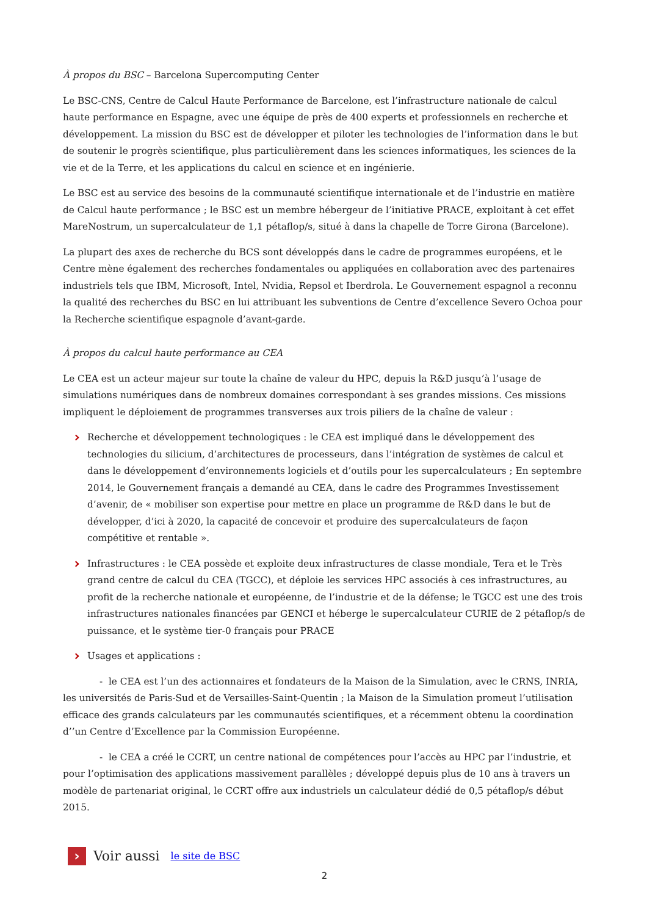À propos du BSC – Barcelona Supercomputing Center
Le BSC-CNS, Centre de Calcul Haute Performance de Barcelone, est l’infrastructure nationale de calcul haute performance en Espagne, avec une équipe de près de 400 experts et professionnels en recherche et développement. La mission du BSC est de développer et piloter les technologies de l’information dans le but de soutenir le progrès scientifique, plus particulièrement dans les sciences informatiques, les sciences de la vie et de la Terre, et les applications du calcul en science et en ingénierie.
Le BSC est au service des besoins de la communauté scientifique internationale et de l’industrie en matière de Calcul haute performance ; le BSC est un membre hébergeur de l’initiative PRACE, exploitant à cet effet MareNostrum, un supercalculateur de 1,1 pétaflop/s, situé à dans la chapelle de Torre Girona (Barcelone).
La plupart des axes de recherche du BCS sont développés dans le cadre de programmes européens, et le Centre mène également des recherches fondamentales ou appliquées en collaboration avec des partenaires industriels tels que IBM, Microsoft, Intel, Nvidia, Repsol et Iberdrola. Le Gouvernement espagnol a reconnu la qualité des recherches du BSC en lui attribuant les subventions de Centre d’excellence Severo Ochoa pour la Recherche scientifique espagnole d’avant-garde.
À propos du calcul haute performance au CEA
Le CEA est un acteur majeur sur toute la chaîne de valeur du HPC, depuis la R&D jusqu’à l’usage de simulations numériques dans de nombreux domaines correspondant à ses grandes missions. Ces missions impliquent le déploiement de programmes transverses aux trois piliers de la chaîne de valeur :
Recherche et développement technologiques : le CEA est impliqué dans le développement des technologies du silicium, d’architectures de processeurs, dans l’intégration de systèmes de calcul et dans le développement d’environnements logiciels et d’outils pour les supercalculateurs ; En septembre 2014, le Gouvernement français a demandé au CEA, dans le cadre des Programmes Investissement d’avenir, de « mobiliser son expertise pour mettre en place un programme de R&D dans le but de développer, d’ici à 2020, la capacité de concevoir et produire des supercalculateurs de façon compétitive et rentable ».
Infrastructures : le CEA possède et exploite deux infrastructures de classe mondiale, Tera et le Très grand centre de calcul du CEA (TGCC), et déploie les services HPC associés à ces infrastructures, au profit de la recherche nationale et européenne, de l’industrie et de la défense; le TGCC est une des trois infrastructures nationales financées par GENCI et héberge le supercalculateur CURIE de 2 pétaflop/s de puissance, et le système tier-0 français pour PRACE
Usages et applications :
- le CEA est l’un des actionnaires et fondateurs de la Maison de la Simulation, avec le CRNS, INRIA, les universités de Paris-Sud et de Versailles-Saint-Quentin ; la Maison de la Simulation promeut l’utilisation efficace des grands calculateurs par les communautés scientifiques, et a récemment obtenu la coordination d’’un Centre d’Excellence par la Commission Européenne.
- le CEA a créé le CCRT, un centre national de compétences pour l’accès au HPC par l’industrie, et pour l’optimisation des applications massivement parallèles ; développé depuis plus de 10 ans à travers un modèle de partenariat original, le CCRT offre aux industriels un calculateur dédié de 0,5 pétaflop/s début 2015.
›
Voir aussi le site de BSC
2